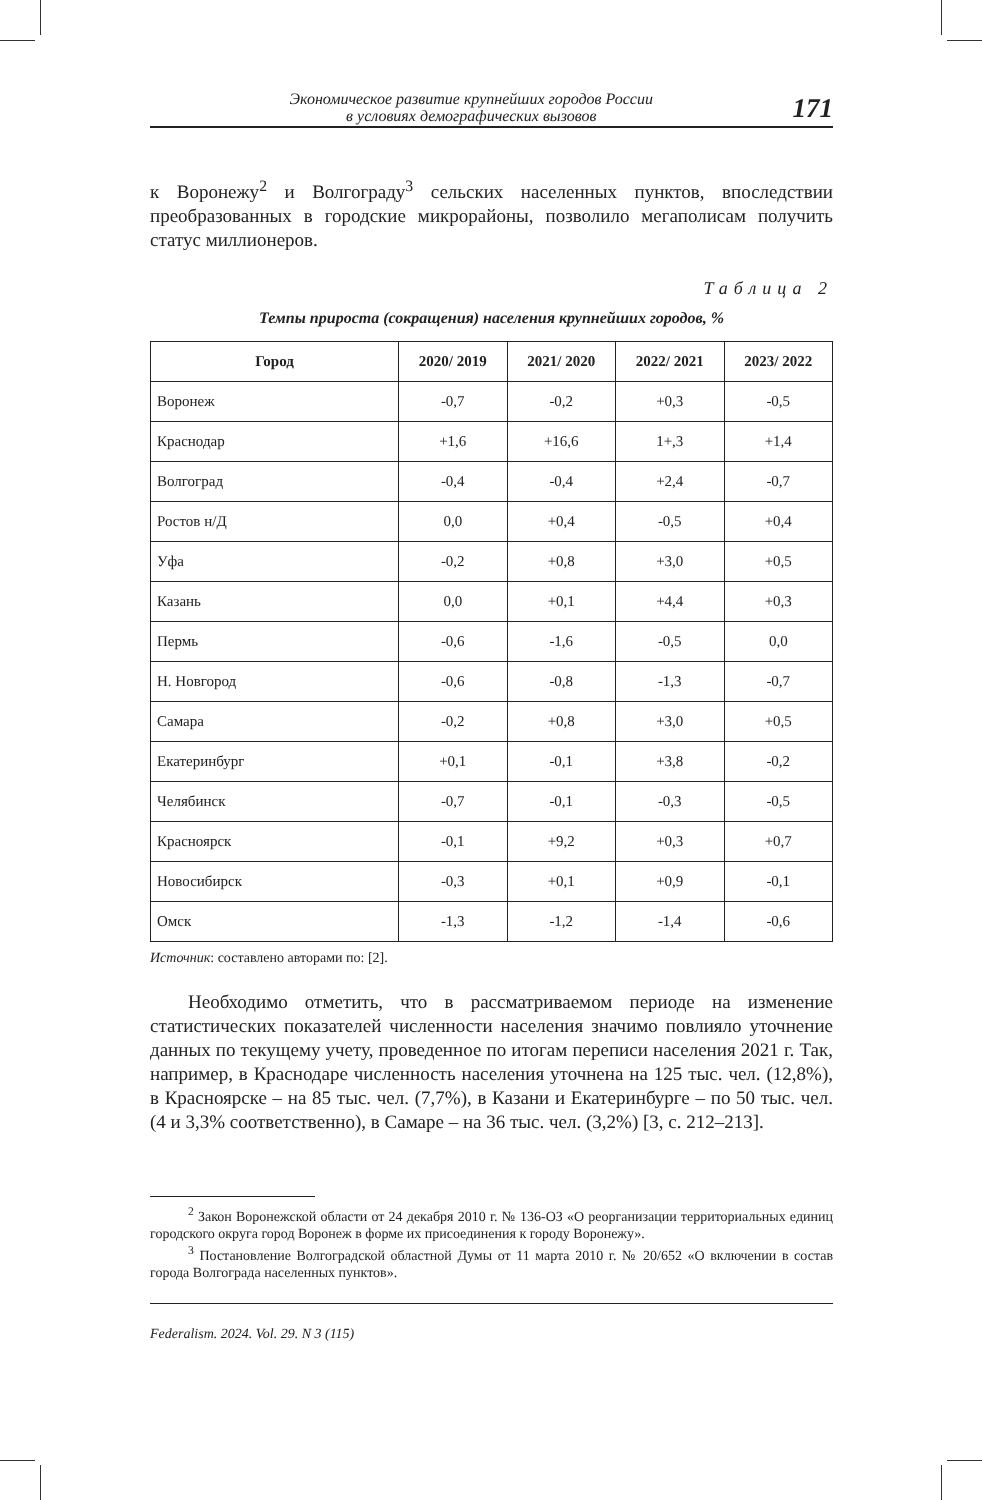Экономическое развитие крупнейших городов России
в условиях демографических вызовов
171
к Воронежу<sup>2</sup> и Волгограду<sup>3</sup> сельских населенных пунктов, впоследствии преобразованных в городские микрорайоны, позволило мегаполисам получить статус миллионеров.
Таблица 2
Темпы прироста (сокращения) населения крупнейших городов, %
| Город | 2020/ 2019 | 2021/ 2020 | 2022/ 2021 | 2023/ 2022 |
| --- | --- | --- | --- | --- |
| Воронеж | -0,7 | -0,2 | +0,3 | -0,5 |
| Краснодар | +1,6 | +16,6 | 1+,3 | +1,4 |
| Волгоград | -0,4 | -0,4 | +2,4 | -0,7 |
| Ростов н/Д | 0,0 | +0,4 | -0,5 | +0,4 |
| Уфа | -0,2 | +0,8 | +3,0 | +0,5 |
| Казань | 0,0 | +0,1 | +4,4 | +0,3 |
| Пермь | -0,6 | -1,6 | -0,5 | 0,0 |
| Н. Новгород | -0,6 | -0,8 | -1,3 | -0,7 |
| Самара | -0,2 | +0,8 | +3,0 | +0,5 |
| Екатеринбург | +0,1 | -0,1 | +3,8 | -0,2 |
| Челябинск | -0,7 | -0,1 | -0,3 | -0,5 |
| Красноярск | -0,1 | +9,2 | +0,3 | +0,7 |
| Новосибирск | -0,3 | +0,1 | +0,9 | -0,1 |
| Омск | -1,3 | -1,2 | -1,4 | -0,6 |
Источник: составлено авторами по: [2].
Необходимо отметить, что в рассматриваемом периоде на изменение статистических показателей численности населения значимо повлияло уточнение данных по текущему учету, проведенное по итогам переписи населения 2021 г. Так, например, в Краснодаре численность населения уточнена на 125 тыс. чел. (12,8%), в Красноярске – на 85 тыс. чел. (7,7%), в Казани и Екатеринбурге – по 50 тыс. чел. (4 и 3,3% соответственно), в Самаре – на 36 тыс. чел. (3,2%) [3, с. 212–213].
<sup>2</sup> Закон Воронежской области от 24 декабря 2010 г. № 136-ОЗ «О реорганизации территориальных единиц городского округа город Воронеж в форме их присоединения к городу Воронежу».
<sup>3</sup> Постановление Волгоградской областной Думы от 11 марта 2010 г. № 20/652 «О включении в состав города Волгограда населенных пунктов».
Federalism. 2024. Vol. 29. N 3 (115)